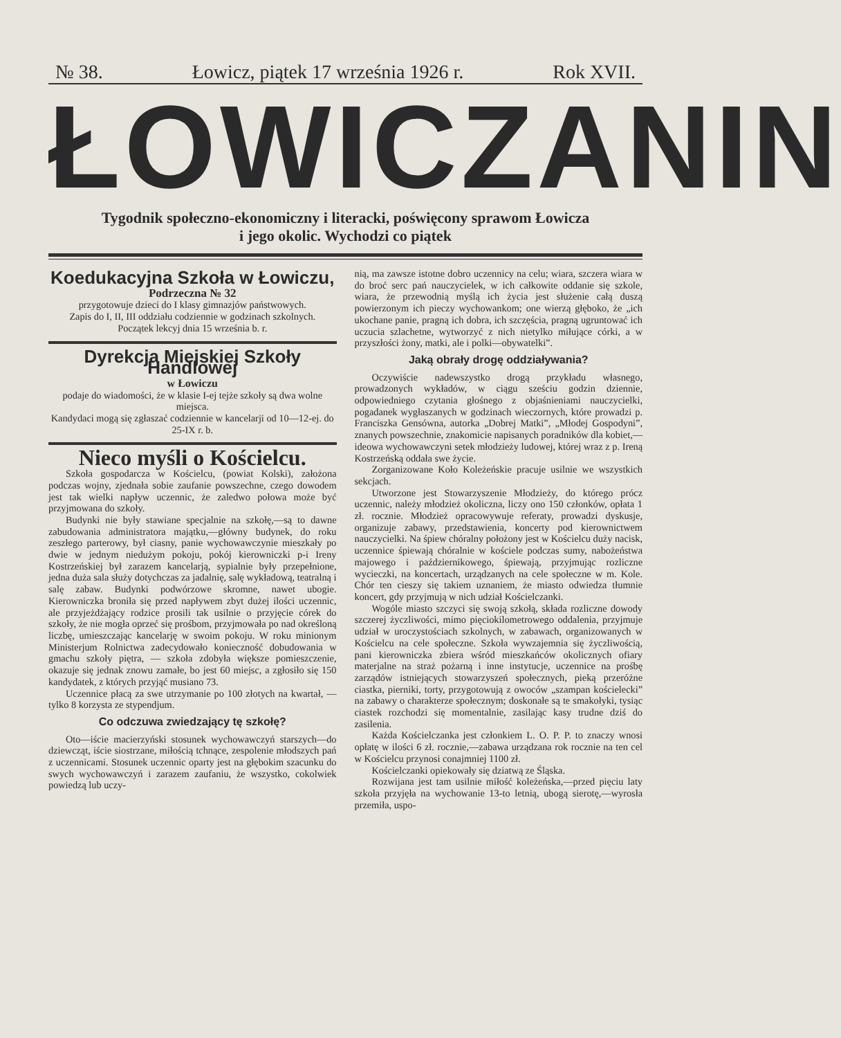№ 38. Łowicz, piątek 17 września 1926 r. Rok XVII.
ŁOWICZANIN
Tygodnik społeczno-ekonomiczny i literacki, poświęcony sprawom Łowicza
i jego okolic. Wychodzi co piątek
Koedukacyjna Szkoła w Łowiczu,
Podrzeczna № 32
przygotowuje dzieci do I klasy gimnazjów państwowych.
Zapis do I, II, III oddziału codziennie w godzinach szkolnych.
Początek lekcyj dnia 15 września b. r.
Dyrekcja Miejskiej Szkoły Handlowej
w Łowiczu
podaje do wiadomości, że w klasie I-ej tejże szkoły są dwa wolne miejsca.
Kandydaci mogą się zgłaszać codziennie w kancelarji od 10—12-ej. do 25-IX r. b.
Nieco myśli o Kościelcu.
Szkoła gospodarcza w Kościelcu, (powiat Kolski), założona podczas wojny, zjednała sobie zaufanie powszechne, czego dowodem jest tak wielki napływ uczennic, że zaledwo połowa może być przyjmowana do szkoły.
Budynki nie były stawiane specjalnie na szkołę,—są to dawne zabudowania administratora majątku,—główny budynek, do roku zeszłego parterowy, był ciasny, panie wychowawczynie mieszkały po dwie w jednym niedużym pokoju, pokój kierowniczki p-i Ireny Kostrzeńskiej był zarazem kancelarją, sypialnie były przepełnione, jedna duża sala służy dotychczas za jadalnię, salę wykładową, teatralną i salę zabaw. Budynki podwórzowe skromne, nawet ubogie. Kierowniczka broniła się przed napływem zbyt dużej ilości uczennic, ale przyjeżdżający rodzice prosili tak usilnie o przyjęcie córek do szkoły, że nie mogła oprzeć się prośbom, przyjmowała po nad określoną liczbę, umieszczając kancelarję w swoim pokoju. W roku minionym Ministerjum Rolnictwa zadecydowało konieczność dobudowania w gmachu szkoły piętra, — szkoła zdobyła większe pomieszczenie, okazuje się jednak znowu zamałe, bo jest 60 miejsc, a zgłosiło się 150 kandydatek, z których przyjąć musiano 73.
Uczennice płacą za swe utrzymanie po 100 złotych na kwartał, — tylko 8 korzysta ze stypendjum.
Co odczuwa zwiedzający tę szkołę?
Oto—iście macierzyński stosunek wychowawczyń starszych—do dziewcząt, iście siostrzane, miłością tchnące, zespolenie młodszych pań z uczennicami. Stosunek uczennic oparty jest na głębokim szacunku do swych wychowawczyń i zarazem zaufaniu, że wszystko, cokolwiek powiedzą lub uczy-
nią, ma zawsze istotne dobro uczennicy na celu; wiara, szczera wiara w do broć serc pań nauczycielek, w ich całkowite oddanie się szkole, wiara, że przewodnią myślą ich życia jest służenie całą duszą powierzonym ich pieczy wychowankom; one wierzą głęboko, że „ich ukochane panie, pragną ich dobra, ich szczęścia, pragną ugruntować ich uczucia szlachetne, wytworzyć z nich nietylko miłujące córki, a w przyszłości żony, matki, ale i polki—obywatelki”.
Jaką obrały drogę oddziaływania?
Oczywiście nadewszystko drogą przykładu własnego, prowadzonych wykładów, w ciągu sześciu godzin dziennie, odpowiedniego czytania głośnego z objaśnieniami nauczycielki, pogadanek wygłaszanych w godzinach wieczornych, które prowadzi p. Franciszka Gensówna, autorka „Dobrej Matki”, „Młodej Gospodyni”, znanych powszechnie, znakomicie napisanych poradników dla kobiet,—ideowa wychowawczyni setek młodzieży ludowej, której wraz z p. Ireną Kostrzeńską oddała swe życie.
Zorganizowane Koło Koleżeńskie pracuje usilnie we wszystkich sekcjach.
Utworzone jest Stowarzyszenie Młodzieży, do którego prócz uczennic, należy młodzież okoliczna, liczy ono 150 członków, opłata 1 zł. rocznie. Młodzież opracowywuje referaty, prowadzi dyskusje, organizuje zabawy, przedstawienia, koncerty pod kierownictwem nauczycielki. Na śpiew chóralny położony jest w Kościelcu duży nacisk, uczennice śpiewają chóralnie w kościele podczas sumy, nabożeństwa majowego i październikowego, śpiewają, przyjmując rozliczne wycieczki, na koncertach, urządzanych na cele społeczne w m. Kole. Chór ten cieszy się takiem uznaniem, że miasto odwiedza tłumnie koncert, gdy przyjmują w nich udział Kościelczanki.
Wogóle miasto szczyci się swoją szkołą, składa rozliczne dowody szczerej życzliwości, mimo pięciokilometrowego oddalenia, przyjmuje udział w uroczystościach szkolnych, w zabawach, organizowanych w Kościelcu na cele społeczne. Szkoła wywzajemnia się życzliwością, pani kierowniczka zbiera wśród mieszkańców okolicznych ofiary materjalne na straż pożarną i inne instytucje, uczennice na prośbę zarządów istniejących stowarzyszeń społecznych, pieką przeróżne ciastka, pierniki, torty, przygotowują z owoców „szampan kościelecki” na zabawy o charakterze społecznym; doskonałe są te smakołyki, tysiąc ciastek rozchodzi się momentalnie, zasilając kasy trudne dziś do zasilenia.
Każda Kościelczanka jest członkiem L. O. P. P. to znaczy wnosi opłatę w ilości 6 zł. rocznie,—zabawa urządzana rok rocznie na ten cel w Kościelcu przynosi conajmniej 1100 zł.
Kościelczanki opiekowały się dziatwą ze Śląska.
Rozwijana jest tam usilnie miłość koleżeńska,—przed pięciu laty szkoła przyjęła na wychowanie 13-to letnią, ubogą sierotę,—wyrosła przemiła, uspo-